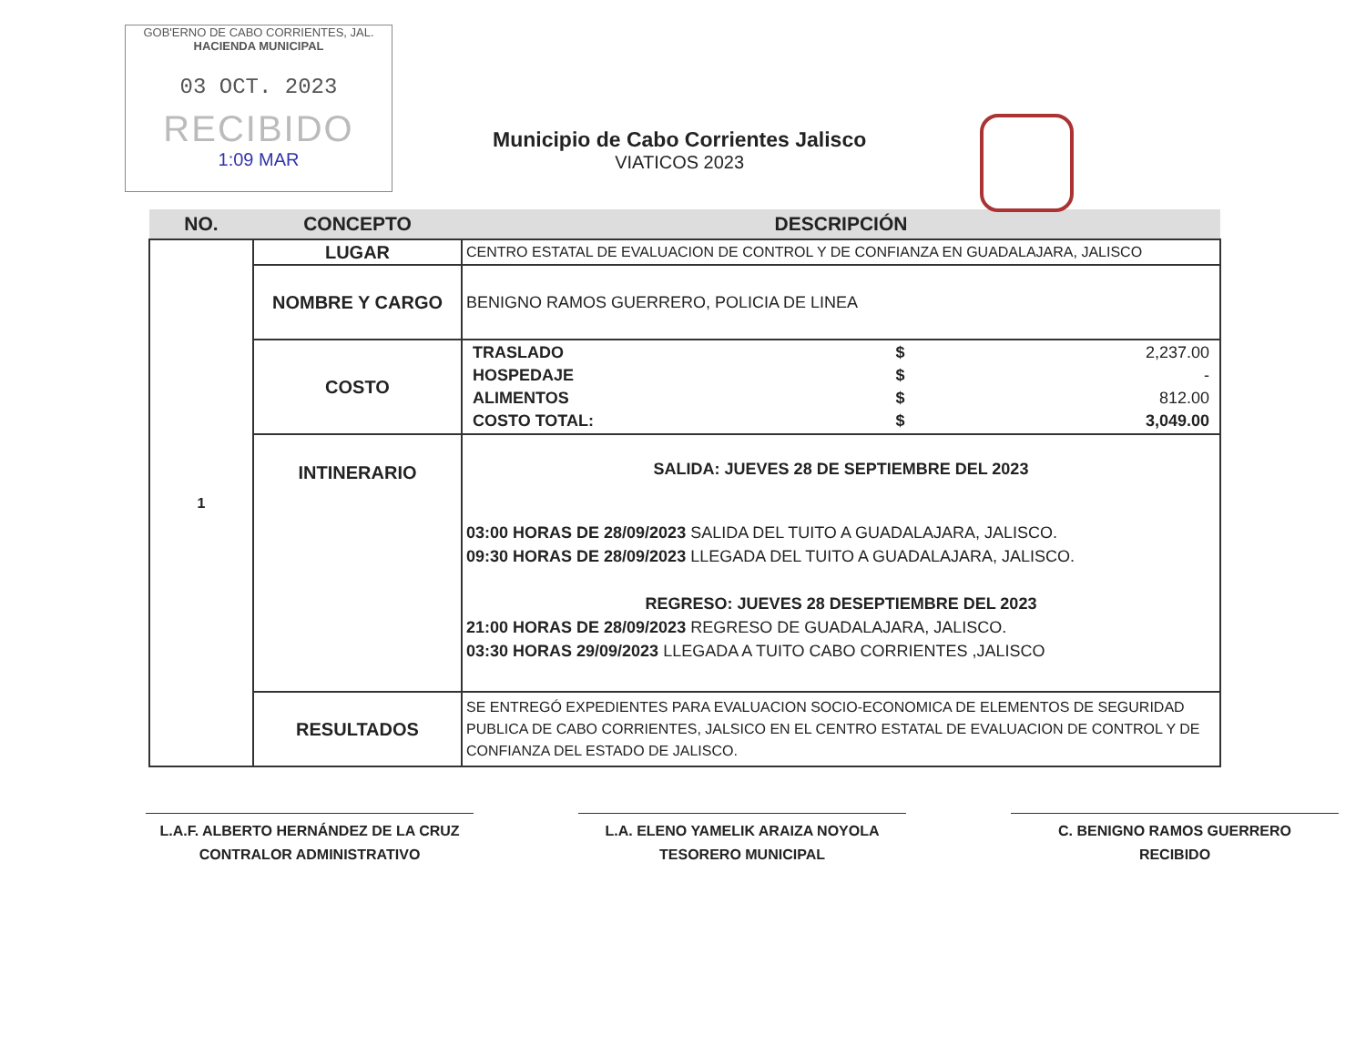GOB'ERNO DE CABO CORRIENTES, JAL.
HACIENDA MUNICIPAL
03 OCT. 2023
RECIBIDO
1:09 MAR
Municipio de Cabo Corrientes Jalisco
VIATICOS 2023
| NO. | CONCEPTO | DESCRIPCIÓN |
| --- | --- | --- |
| 1 | LUGAR | CENTRO ESTATAL DE EVALUACION DE CONTROL Y DE CONFIANZA EN GUADALAJARA, JALISCO |
| | NOMBRE Y CARGO | BENIGNO RAMOS GUERRERO, POLICIA DE LINEA |
| | COSTO | / TRASLADO / $ / 2,237.00 / / HOSPEDAJE / $ / - / / ALIMENTOS / $ / 812.00 / / COSTO TOTAL: / $ / 3,049.00 / |
| | INTINERARIO | SALIDA: JUEVES 28 DE SEPTIEMBRE DEL 2023 03:00 HORAS DE 28/09/2023 SALIDA DEL TUITO A GUADALAJARA, JALISCO. 09:30 HORAS DE 28/09/2023 LLEGADA DEL TUITO A GUADALAJARA, JALISCO. REGRESO: JUEVES 28 DESEPTIEMBRE DEL 2023 21:00 HORAS DE 28/09/2023 REGRESO DE GUADALAJARA, JALISCO. 03:30 HORAS 29/09/2023 LLEGADA A TUITO CABO CORRIENTES ,JALISCO |
| | RESULTADOS | SE ENTREGÓ EXPEDIENTES PARA EVALUACION SOCIO-ECONOMICA DE ELEMENTOS DE SEGURIDAD PUBLICA DE CABO CORRIENTES, JALSICO EN EL CENTRO ESTATAL DE EVALUACION DE CONTROL Y DE CONFIANZA DEL ESTADO DE JALISCO. |
L.A.F. ALBERTO HERNÁNDEZ DE LA CRUZ
CONTRALOR ADMINISTRATIVO
L.A. ELENO YAMELIK ARAIZA NOYOLA
TESORERO MUNICIPAL
C. BENIGNO RAMOS GUERRERO
RECIBIDO